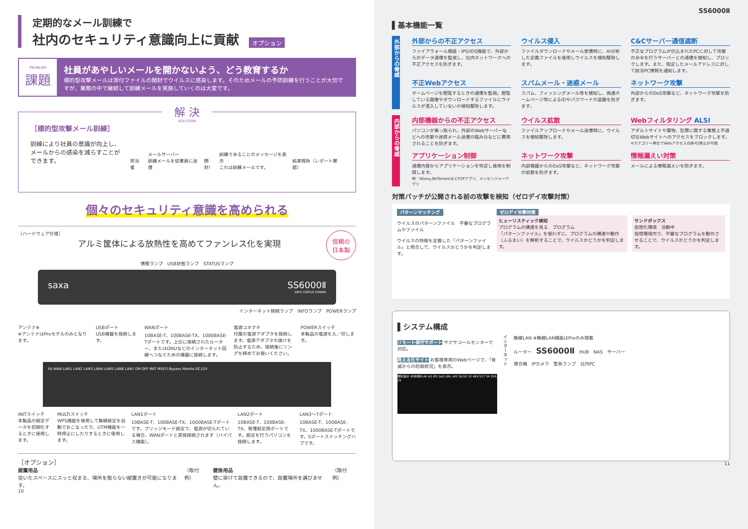定期的なメール訓練で
社内のセキュリティ意識向上に貢献
オプション
PROBLEM
課題
社員があやしいメールを開かないよう、どう教育するか
標的型攻撃メールは添付ファイルの開封でウイルスに感染します。そのためメールの予防訓練を行うことが大切ですが、業務の中で継続して訓練メールを実施していくのは大変です。
解 決
SOLUTION
［標的型攻撃メール訓練］
訓練により社員の意識が向上し、メールからの感染を減らすことができます。
担当者 メールサーバー
訓練メールを従業員に送信 開封! 訓練であることのメッセージを表示
これは訓練メールです。 結果報告（レポート確認）
個々のセキュリティ意識を高められる
［ハードウェア仕様］
アルミ筐体による放熱性を高めてファンレス化を実現
信頼の
日本製
情報ランプ　USB状態ランプ　STATUSランプ
saxa SS6000Ⅱ
INFO STATUS POWER
インターネット接続ランプ　INFOランプ　POWERランプ
アンテナ※
※アンテナはProモデルのみとなります。
USBポート
USB機器を接続します。
WANポート
10BASE-T、100BASE-TX、1000BASE-Tポートです。上位に接続されたルーター、またはONUなどのインターネット回線へつなぐための機器に接続します。
電源コネクタ
付属の電源アダプタを接続します。電源アダプタの抜けを防止するため、接続後にリングを締めてお使いください。
POWERスイッチ
本製品の電源を入／切します。
SS WAN LAN1 LAN2 LAN3 LAN4 LAN5 LAN6 LAN7 ON OFF INIT MULTI Bypass Mainte DC12V
INITスイッチ
本製品の設定データを初期化するときに使用します。
MULTIスイッチ
WPS機能を使用して無線設定を自動でおこなったり、UTM機能を一時停止にしたりするときに使用します。
LAN1ポート
10BASE-T、100BASE-TX、1000BASE-Tポートです。ブリッジモード設定で、電源が切られている場合、WANポートと直接接続されます（バイパス機能）。
LAN2ポート
10BASE-T、100BASE-TX、管理設定用ポートです。設定を行うパソコンを接続します。
LAN3〜7ポート
10BASE-T、100BASE-TX、1000BASE-Tポートです。5ポートスイッチングハブです。
［オプション］
据置用品
空いたスペースにスッと収まる、場所を取らない縦置きが可能になります。
〈取付例〉 壁掛用品
壁に掛けて設置できるので、設置場所を選びません。
〈取付例〉
10
SS6000Ⅱ
▌基本機能一覧
外部からの脅威
外部からの不正アクセス
ファイアウォール機能・IPS/IDS機能で、外部からのデータ通信を監視し、社内ネットワークへの不正アクセスを防ぎます。
ウイルス侵入
ファイルダウンロードやメール受信時に、AI分析した定義ファイルを使用しウイルスを検知駆除します。
C&Cサーバー通信遮断
不正なプログラムが仕込まれたPCに対して攻撃の命令を行うサーバーとの通信を検知し、ブロックします。また、指定したメールアドレスに対して該当PC情報を通知します。
不正Webアクセス
ホームページを閲覧するときの通信を監視。閲覧している画像やダウンロードするファイルにウイルスが混入していないか検知駆除します。
スパムメール・迷惑メール
スパム、フィッシングメール等を検知し、偽造ホームページ等によるIDやパスワードの盗難を防ぎます。
ネットワーク攻撃
外部からのDoS攻撃など、ネットワーク攻撃を防ぎます。
内部からの脅威
内部機器からの不正アクセス
パソコンが乗っ取られ、外部のWebサーバーなどへの攻撃や迷惑メール送信の踏み台などに悪用されることを防ぎます。
ウイルス拡散
ファイルアップロードやメール送信時に、ウイルスを検知駆除します。
Webフィルタリング ALSI
アダルトサイトや薬物、犯罪に関する業務上不適切なWebサイトへのアクセスをブロックします。
※カテゴリー単位でWebアクセスの許可/禁止が可能
アプリケーション制御
通信内容からアプリケーションを特定し使用を制限します。
例：Winny,BitTorrentなどP2Pアプリ、メッセンジャーアプリ
ネットワーク攻撃
内部機器からのDoS攻撃など、ネットワーク攻撃の拡散を防ぎます。
情報漏えい対策
メールによる情報漏えいを防ぎます。
対策パッチが公開される前の攻撃を検知（ゼロデイ攻撃対策）
パターンマッチング
ウイルスのパターンファイル　不審なプログラムやファイル
ウイルスの特徴を定義した「パターンファイル」と照合して、ウイルスかどうかを判定します。
ゼロデイ攻撃対策
ヒューリスティック検知
プログラムの構造を見る　プログラム
「パターンファイル」を使わずに、プログラムの構造や動作（ふるまい）を解析することで、ウイルスかどうかを判定します。
サンドボックス
仮想化環境　活動中
仮想環境内で、不審なプログラムを動作させることで、ウイルスかどうかを判定します。
▌システム構成
リモート保守サポート サクサコールセンターで対応。
見える化サイト お客様専用のWebページで、「脅威からの防御状況」を表示。
個別集計 全体傾向 AV AS IPS DoS URL APC BLSK 10 469 517 54 359 25
インターネット
無線LAN ※無線LAN機能はProのみ搭載
ルーター　SS6000Ⅱ　HUB　NAS　サーバー
複合機　IPカメラ　警告ランプ　社内PC
11